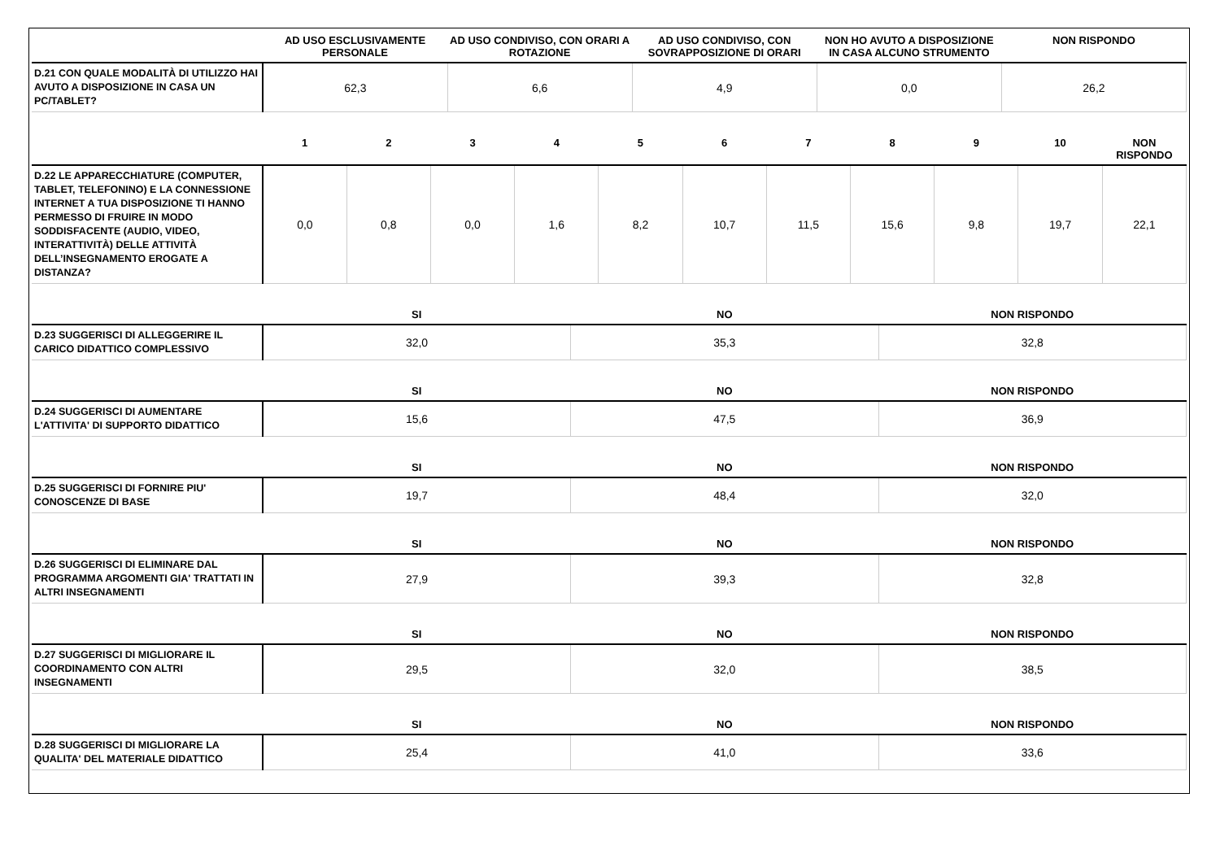| | AD USO ESCLUSIVAMENTE PERSONALE | AD USO CONDIVISO, CON ORARI A ROTAZIONE | AD USO CONDIVISO, CON SOVRAPPOSIZIONE DI ORARI | NON HO AVUTO A DISPOSIZIONE IN CASA ALCUNO STRUMENTO | NON RISPONDO |
| --- | --- | --- | --- | --- | --- |
| D.21 CON QUALE MODALITÀ DI UTILIZZO HAI AVUTO A DISPOSIZIONE IN CASA UN PC/TABLET? | 62,3 | 6,6 | 4,9 | 0,0 | 26,2 |
| | 1 | 2 | 3 | 4 | 5 | 6 | 7 | 8 | 9 | 10 | NON RISPONDO |
| --- | --- | --- | --- | --- | --- | --- | --- | --- | --- | --- | --- |
| D.22 LE APPARECCHIATURE (COMPUTER, TABLET, TELEFONINO) E LA CONNESSIONE INTERNET A TUA DISPOSIZIONE TI HANNO PERMESSO DI FRUIRE IN MODO SODDISFACENTE (AUDIO, VIDEO, INTERATTIVITÀ) DELLE ATTIVITÀ DELL’INSEGNAMENTO EROGATE A DISTANZA? | 0,0 | 0,8 | 0,0 | 1,6 | 8,2 | 10,7 | 11,5 | 15,6 | 9,8 | 19,7 | 22,1 |
| | SI | NO | NON RISPONDO |
| --- | --- | --- | --- |
| D.23 SUGGERISCI DI ALLEGGERIRE IL CARICO DIDATTICO COMPLESSIVO | 32,0 | 35,3 | 32,8 |
| | SI | NO | NON RISPONDO |
| D.24 SUGGERISCI DI AUMENTARE L'ATTIVITA' DI SUPPORTO DIDATTICO | 15,6 | 47,5 | 36,9 |
| | SI | NO | NON RISPONDO |
| D.25 SUGGERISCI DI FORNIRE PIU' CONOSCENZE DI BASE | 19,7 | 48,4 | 32,0 |
| | SI | NO | NON RISPONDO |
| D.26 SUGGERISCI DI ELIMINARE DAL PROGRAMMA ARGOMENTI GIA' TRATTATI IN ALTRI INSEGNAMENTI | 27,9 | 39,3 | 32,8 |
| | SI | NO | NON RISPONDO |
| D.27 SUGGERISCI DI MIGLIORARE IL COORDINAMENTO CON ALTRI INSEGNAMENTI | 29,5 | 32,0 | 38,5 |
| | SI | NO | NON RISPONDO |
| D.28 SUGGERISCI DI MIGLIORARE LA QUALITA' DEL MATERIALE DIDATTICO | 25,4 | 41,0 | 33,6 |